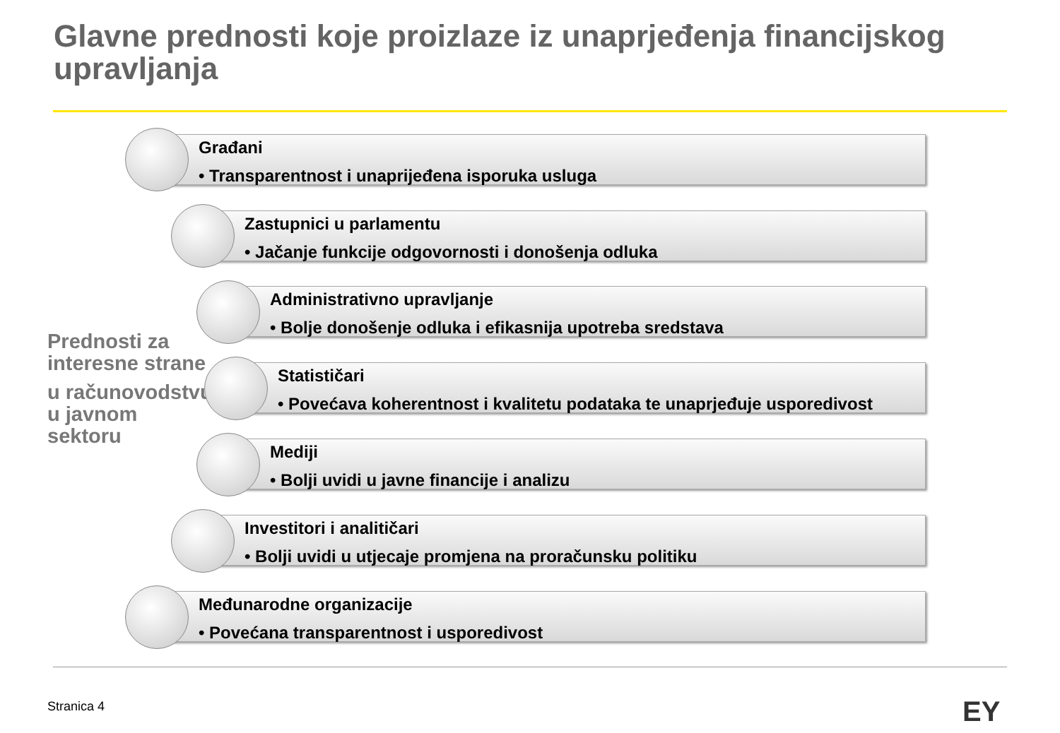Glavne prednosti koje proizlaze iz unaprjeđenja financijskog upravljanja
Prednosti za interesne strane
u računovodstvu u javnom sektoru
Građani
• Transparentnost i unaprijeđena isporuka usluga
Zastupnici u parlamentu
• Jačanje funkcije odgovornosti i donošenja odluka
Administrativno upravljanje
• Bolje donošenje odluka i efikasnija upotreba sredstava
Statističari
• Povećava koherentnost i kvalitetu podataka te unaprjeđuje usporedivost
Mediji
• Bolji uvidi u javne financije i analizu
Investitori i analitičari
• Bolji uvidi u utjecaje promjena na proračunsku politiku
Međunarodne organizacije
• Povećana transparentnost i usporedivost
Stranica 4 EY